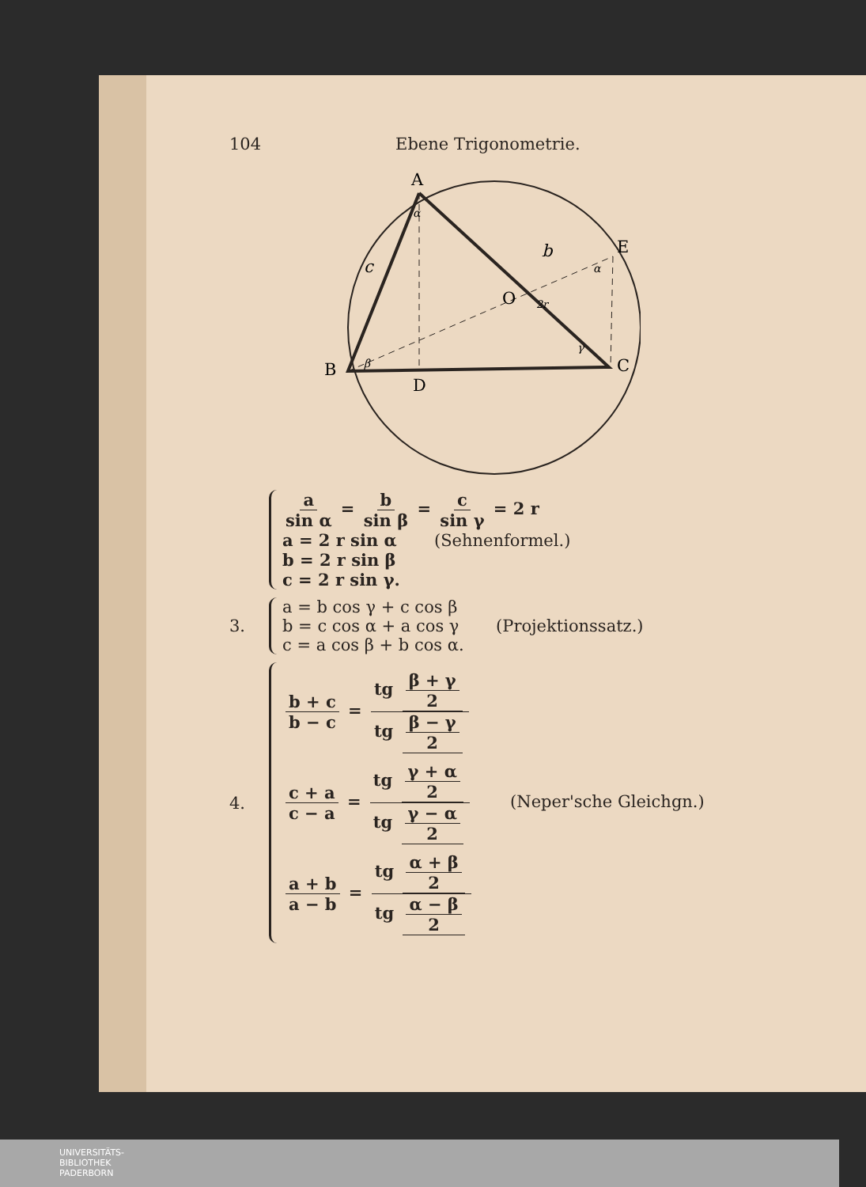104 Ebene Trigonometrie.
A
B
C
D
E
O
b
c
α
β
γ
α
2r
a sin α = b sin β = c sin γ = 2 r
a = 2 r sin α (Sehnenformel.)
b = 2 r sin β
c = 2 r sin γ.
3.
a = b cos γ + c cos β
b = c cos α + a cos γ (Projektionssatz.)
c = a cos β + b cos α.
4.
b + c b − c = tg β + γ 2 tg β − γ 2
c + a c − a = tg γ + α 2 tg γ − α 2 (Neper'sche Gleichgn.)
a + b a − b = tg α + β 2 tg α − β 2
UNIVERSITÄTS-
BIBLIOTHEK
PADERBORN